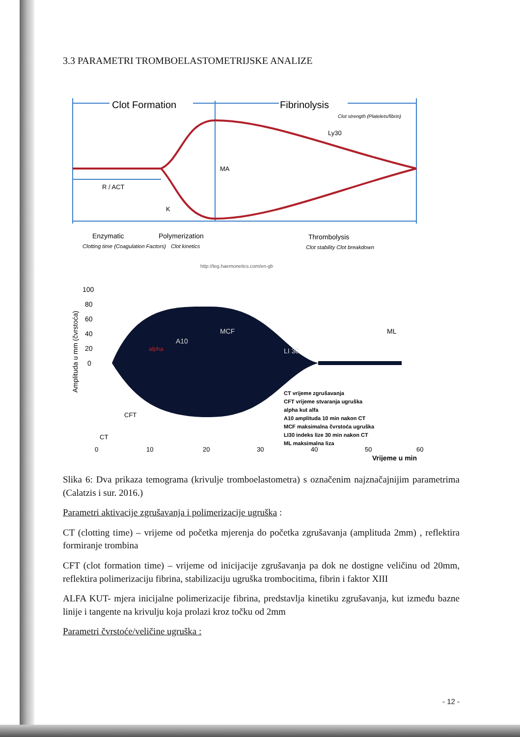3.3 PARAMETRI TROMBOELASTOMETRIJSKE ANALIZE
Clot Formation
Fibrinolysis
Clot strength (Platelets/fibrin)
Ly30
MA
R / ACT
K
Enzymatic
Polymerization
Thrombolysis
Clotting time (Coagulation Factors)
Clot kinetics
Clot stability Clot breakdown
http://teg.haemonetics.com/en-gb
100
80
60
40
20
0
Amplituda u mm (čvrstoća)
A10
MCF
LI 30
alpha
ML
CT vrijeme zgrušavanja
CFT vrijeme stvaranja ugruška
alpha kut alfa
A10 amplituda 10 min nakon CT
MCF maksimalna čvrstoća ugruška
LI30 indeks lize 30 min nakon CT
ML maksimalna liza
CFT
CT
0
10
20
30
40
50
60
Vrijeme u min
Slika 6: Dva prikaza temograma (krivulje tromboelastometra) s označenim najznačajnijim parametrima (Calatzis i sur. 2016.)
Parametri aktivacije zgrušavanja i polimerizacije ugruška :
CT (clotting time) – vrijeme od početka mjerenja do početka zgrušavanja (amplituda 2mm) , reflektira formiranje trombina
CFT (clot formation time) – vrijeme od inicijacije zgrušavanja pa dok ne dostigne veličinu od 20mm, reflektira polimerizaciju fibrina, stabilizaciju ugruška trombocitima, fibrin i faktor XIII
ALFA KUT- mjera inicijalne polimerizacije fibrina, predstavlja kinetiku zgrušavanja, kut između bazne linije i tangente na krivulju koja prolazi kroz točku od 2mm
Parametri čvrstoće/veličine ugruška :
- 12 -